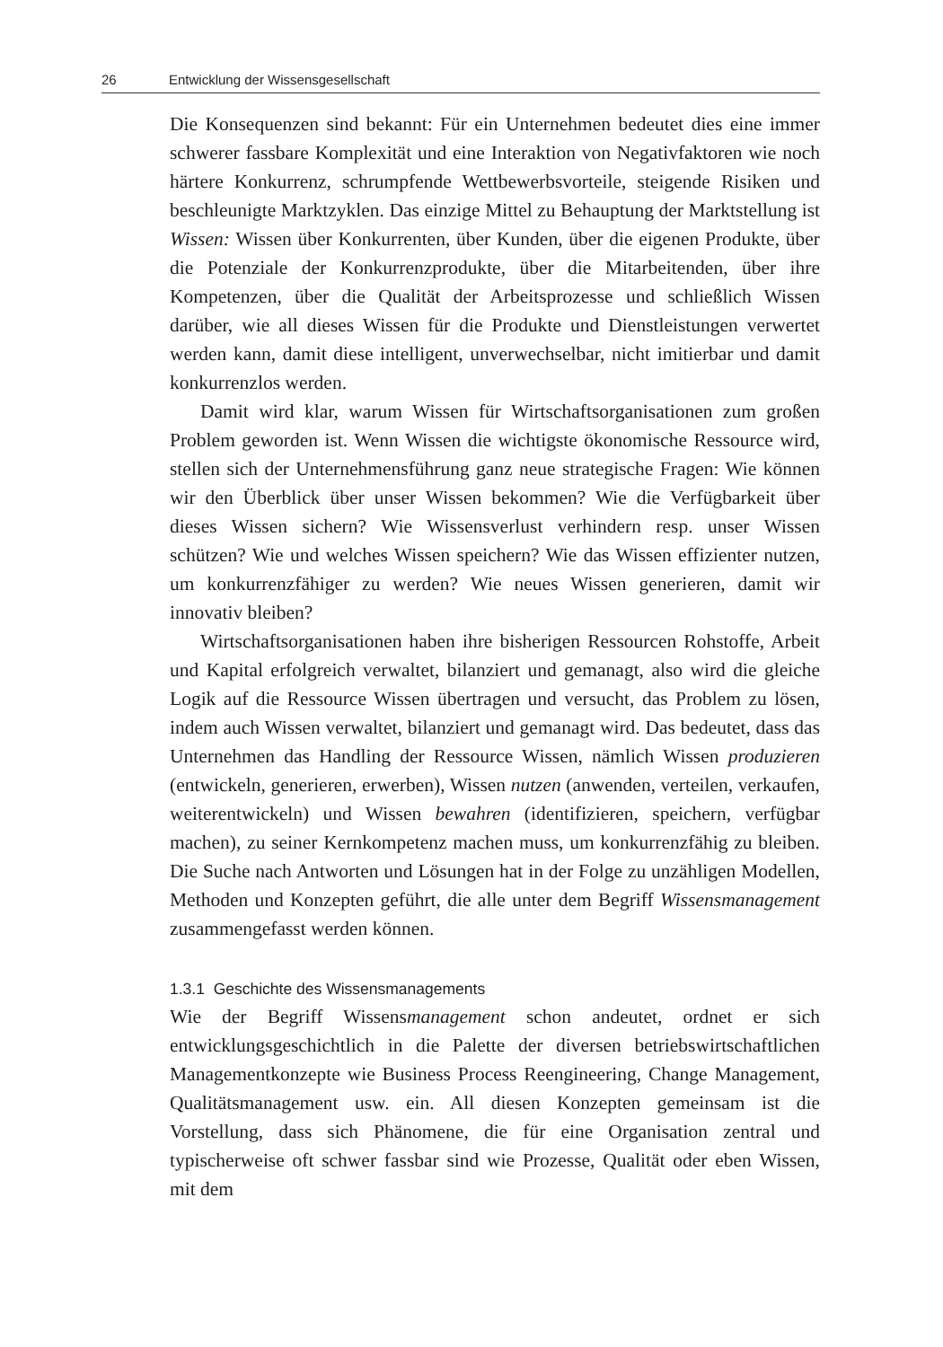26 Entwicklung der Wissensgesellschaft
Die Konsequenzen sind bekannt: Für ein Unternehmen bedeutet dies eine immer schwerer fassbare Komplexität und eine Interaktion von Negativfaktoren wie noch härtere Konkurrenz, schrumpfende Wettbewerbsvorteile, steigende Risiken und beschleunigte Marktzyklen. Das einzige Mittel zu Behauptung der Marktstellung ist Wissen: Wissen über Konkurrenten, über Kunden, über die eigenen Produkte, über die Potenziale der Konkurrenzprodukte, über die Mitarbeitenden, über ihre Kompetenzen, über die Qualität der Arbeitsprozesse und schließlich Wissen darüber, wie all dieses Wissen für die Produkte und Dienstleistungen verwertet werden kann, damit diese intelligent, unverwechselbar, nicht imitierbar und damit konkurrenzlos werden.
Damit wird klar, warum Wissen für Wirtschaftsorganisationen zum großen Problem geworden ist. Wenn Wissen die wichtigste ökonomische Ressource wird, stellen sich der Unternehmensführung ganz neue strategische Fragen: Wie können wir den Überblick über unser Wissen bekommen? Wie die Verfügbarkeit über dieses Wissen sichern? Wie Wissensverlust verhindern resp. unser Wissen schützen? Wie und welches Wissen speichern? Wie das Wissen effizienter nutzen, um konkurrenzfähiger zu werden? Wie neues Wissen generieren, damit wir innovativ bleiben?
Wirtschaftsorganisationen haben ihre bisherigen Ressourcen Rohstoffe, Arbeit und Kapital erfolgreich verwaltet, bilanziert und gemanagt, also wird die gleiche Logik auf die Ressource Wissen übertragen und versucht, das Problem zu lösen, indem auch Wissen verwaltet, bilanziert und gemanagt wird. Das bedeutet, dass das Unternehmen das Handling der Ressource Wissen, nämlich Wissen produzieren (entwickeln, generieren, erwerben), Wissen nutzen (anwenden, verteilen, verkaufen, weiterentwickeln) und Wissen bewahren (identifizieren, speichern, verfügbar machen), zu seiner Kernkompetenz machen muss, um konkurrenzfähig zu bleiben. Die Suche nach Antworten und Lösungen hat in der Folge zu unzähligen Modellen, Methoden und Konzepten geführt, die alle unter dem Begriff Wissensmanagement zusammengefasst werden können.
1.3.1 Geschichte des Wissensmanagements
Wie der Begriff Wissensmanagement schon andeutet, ordnet er sich entwicklungsgeschichtlich in die Palette der diversen betriebswirtschaftlichen Managementkonzepte wie Business Process Reengineering, Change Management, Qualitätsmanagement usw. ein. All diesen Konzepten gemeinsam ist die Vorstellung, dass sich Phänomene, die für eine Organisation zentral und typischerweise oft schwer fassbar sind wie Prozesse, Qualität oder eben Wissen, mit dem